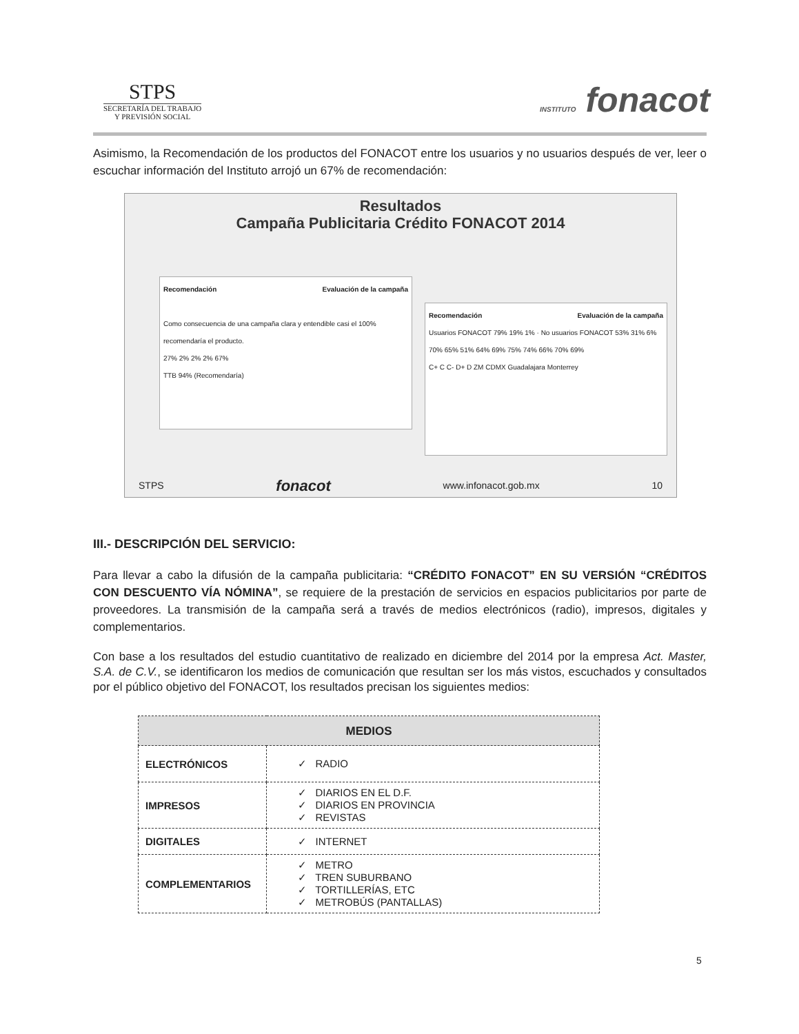STPS
SECRETARÍA DEL TRABAJO
Y PREVISIÓN SOCIAL
INSTITUTO fonacot
Asimismo, la Recomendación de los productos del FONACOT entre los usuarios y no usuarios después de ver, leer o escuchar información del Instituto arrojó un 67% de recomendación:
Resultados
Campaña Publicitaria Crédito FONACOT 2014
Recomendación Evaluación de la campaña
Como consecuencia de una campaña clara y entendible casi el 100% recomendaría el producto.
27% 2% 2% 2% 67%
TTB 94% (Recomendaría)
Recomendación Evaluación de la campaña
Usuarios FONACOT 79% 19% 1% · No usuarios FONACOT 53% 31% 6%
70% 65% 51% 64% 69% 75% 74% 66% 70% 69%
C+ C C- D+ D ZM CDMX Guadalajara Monterrey
STPS fonacot www.infonacot.gob.mx 10
III.- DESCRIPCIÓN DEL SERVICIO:
Para llevar a cabo la difusión de la campaña publicitaria: “CRÉDITO FONACOT” EN SU VERSIÓN “CRÉDITOS CON DESCUENTO VÍA NÓMINA”, se requiere de la prestación de servicios en espacios publicitarios por parte de proveedores. La transmisión de la campaña será a través de medios electrónicos (radio), impresos, digitales y complementarios.
Con base a los resultados del estudio cuantitativo de realizado en diciembre del 2014 por la empresa Act. Master, S.A. de C.V., se identificaron los medios de comunicación que resultan ser los más vistos, escuchados y consultados por el público objetivo del FONACOT, los resultados precisan los siguientes medios:
| MEDIOS | |
| --- | --- |
| ELECTRÓNICOS | ✓ RADIO |
| IMPRESOS | ✓ DIARIOS EN EL D.F. ✓ DIARIOS EN PROVINCIA ✓ REVISTAS |
| DIGITALES | ✓ INTERNET |
| COMPLEMENTARIOS | ✓ METRO ✓ TREN SUBURBANO ✓ TORTILLERÍAS, ETC ✓ METROBÚS (PANTALLAS) |
5